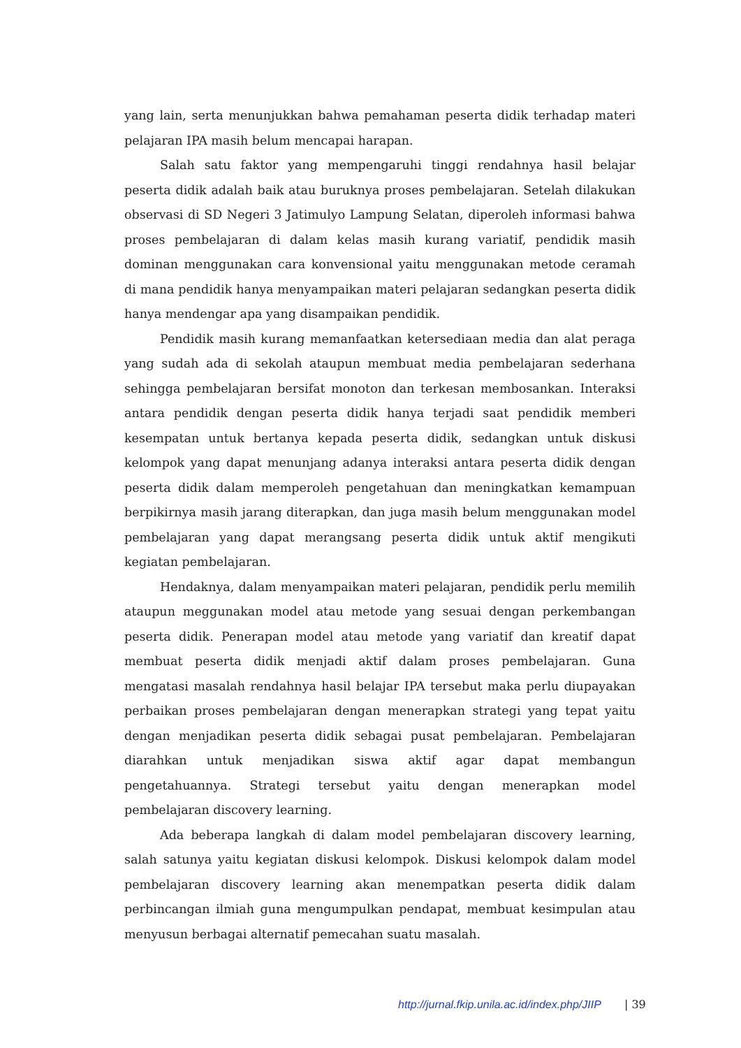yang lain, serta menunjukkan bahwa pemahaman peserta didik terhadap materi pelajaran IPA masih belum mencapai harapan.
Salah satu faktor yang mempengaruhi tinggi rendahnya hasil belajar peserta didik adalah baik atau buruknya proses pembelajaran. Setelah dilakukan observasi di SD Negeri 3 Jatimulyo Lampung Selatan, diperoleh informasi bahwa proses pembelajaran di dalam kelas masih kurang variatif, pendidik masih dominan menggunakan cara konvensional yaitu menggunakan metode ceramah di mana pendidik hanya menyampaikan materi pelajaran sedangkan peserta didik hanya mendengar apa yang disampaikan pendidik.
Pendidik masih kurang memanfaatkan ketersediaan media dan alat peraga yang sudah ada di sekolah ataupun membuat media pembelajaran sederhana sehingga pembelajaran bersifat monoton dan terkesan membosankan. Interaksi antara pendidik dengan peserta didik hanya terjadi saat pendidik memberi kesempatan untuk bertanya kepada peserta didik, sedangkan untuk diskusi kelompok yang dapat menunjang adanya interaksi antara peserta didik dengan peserta didik dalam memperoleh pengetahuan dan meningkatkan kemampuan berpikirnya masih jarang diterapkan, dan juga masih belum menggunakan model pembelajaran yang dapat merangsang peserta didik untuk aktif mengikuti kegiatan pembelajaran.
Hendaknya, dalam menyampaikan materi pelajaran, pendidik perlu memilih ataupun meggunakan model atau metode yang sesuai dengan perkembangan peserta didik. Penerapan model atau metode yang variatif dan kreatif dapat membuat peserta didik menjadi aktif dalam proses pembelajaran. Guna mengatasi masalah rendahnya hasil belajar IPA tersebut maka perlu diupayakan perbaikan proses pembelajaran dengan menerapkan strategi yang tepat yaitu dengan menjadikan peserta didik sebagai pusat pembelajaran. Pembelajaran diarahkan untuk menjadikan siswa aktif agar dapat membangun pengetahuannya. Strategi tersebut yaitu dengan menerapkan model pembelajaran discovery learning.
Ada beberapa langkah di dalam model pembelajaran discovery learning, salah satunya yaitu kegiatan diskusi kelompok. Diskusi kelompok dalam model pembelajaran discovery learning akan menempatkan peserta didik dalam perbincangan ilmiah guna mengumpulkan pendapat, membuat kesimpulan atau menyusun berbagai alternatif pemecahan suatu masalah.
http://jurnal.fkip.unila.ac.id/index.php/JIIP | 39